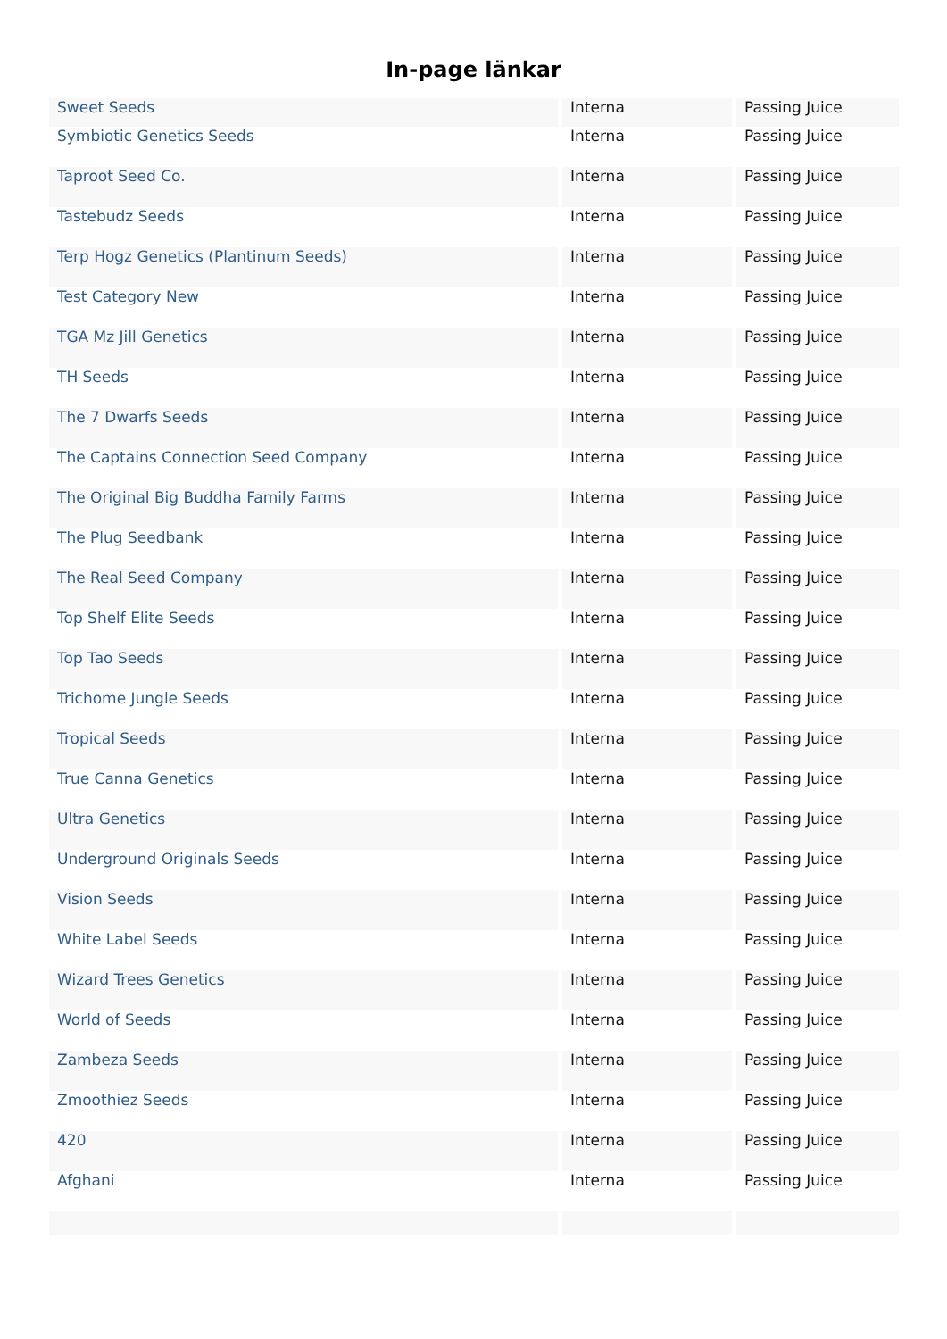In-page länkar
| Sweet Seeds | Interna | Passing Juice |
| Symbiotic Genetics Seeds | Interna | Passing Juice |
| Taproot Seed Co. | Interna | Passing Juice |
| Tastebudz Seeds | Interna | Passing Juice |
| Terp Hogz Genetics (Plantinum Seeds) | Interna | Passing Juice |
| Test Category New | Interna | Passing Juice |
| TGA Mz Jill Genetics | Interna | Passing Juice |
| TH Seeds | Interna | Passing Juice |
| The 7 Dwarfs Seeds | Interna | Passing Juice |
| The Captains Connection Seed Company | Interna | Passing Juice |
| The Original Big Buddha Family Farms | Interna | Passing Juice |
| The Plug Seedbank | Interna | Passing Juice |
| The Real Seed Company | Interna | Passing Juice |
| Top Shelf Elite Seeds | Interna | Passing Juice |
| Top Tao Seeds | Interna | Passing Juice |
| Trichome Jungle Seeds | Interna | Passing Juice |
| Tropical Seeds | Interna | Passing Juice |
| True Canna Genetics | Interna | Passing Juice |
| Ultra Genetics | Interna | Passing Juice |
| Underground Originals Seeds | Interna | Passing Juice |
| Vision Seeds | Interna | Passing Juice |
| White Label Seeds | Interna | Passing Juice |
| Wizard Trees Genetics | Interna | Passing Juice |
| World of Seeds | Interna | Passing Juice |
| Zambeza Seeds | Interna | Passing Juice |
| Zmoothiez Seeds | Interna | Passing Juice |
| 420 | Interna | Passing Juice |
| Afghani | Interna | Passing Juice |